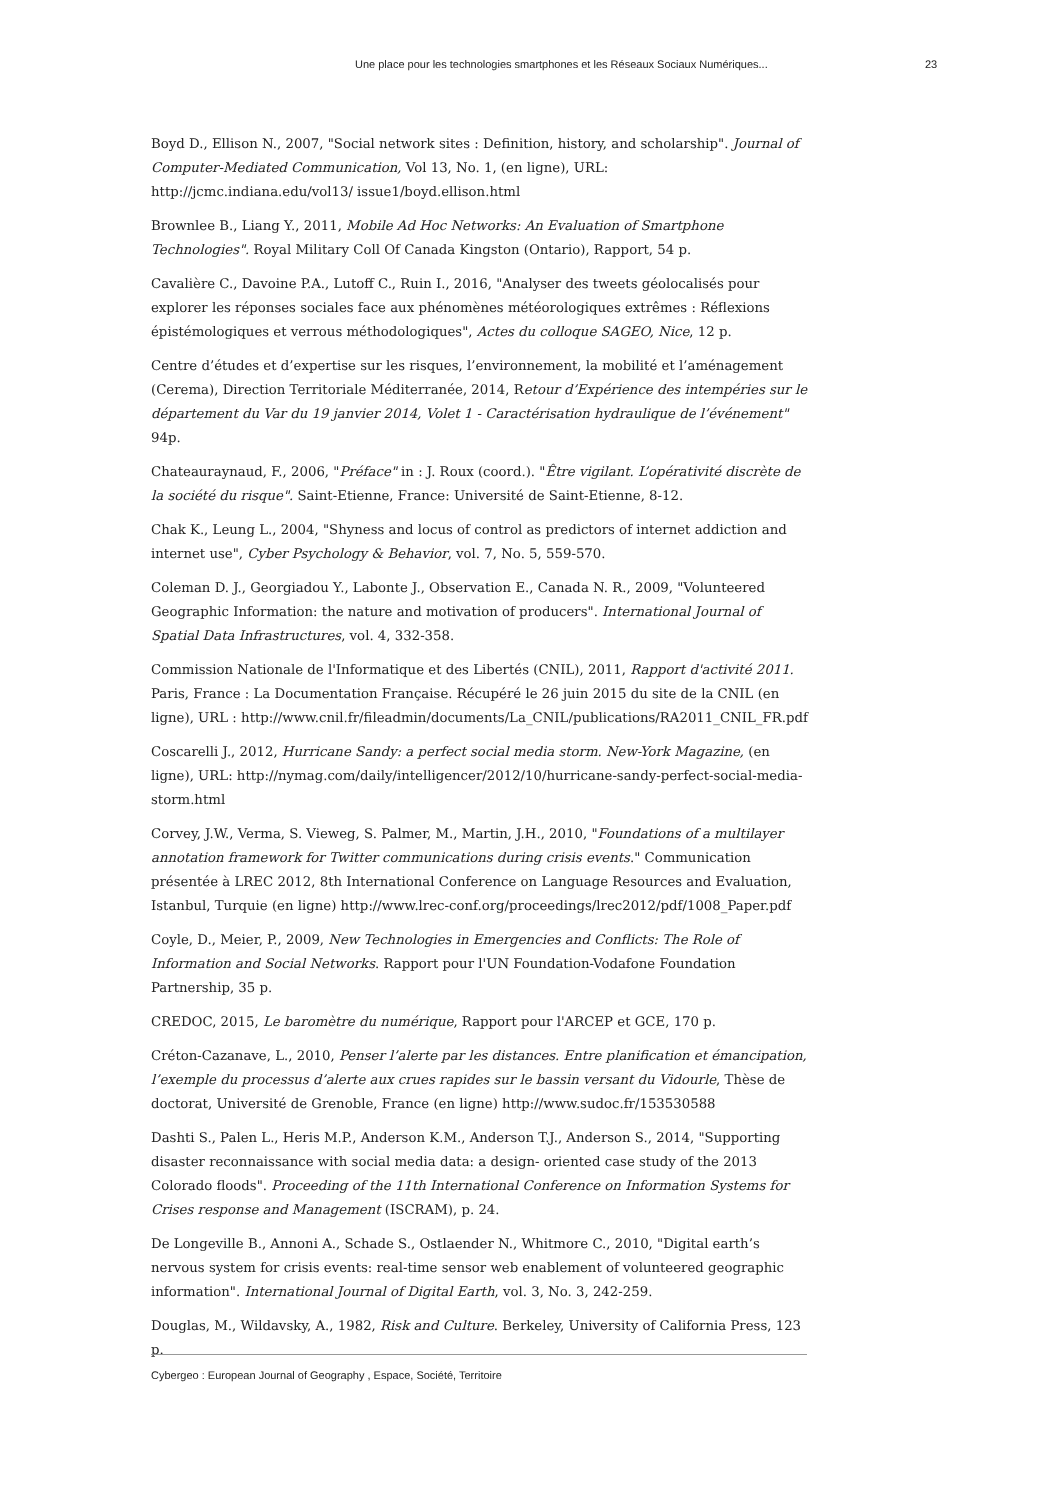Une place pour les technologies smartphones et les Réseaux Sociaux Numériques... 23
Boyd D., Ellison N., 2007, "Social network sites : Definition, history, and scholarship". Journal of Computer-Mediated Communication, Vol 13, No. 1, (en ligne), URL: http://jcmc.indiana.edu/vol13/ issue1/boyd.ellison.html
Brownlee B., Liang Y., 2011, Mobile Ad Hoc Networks: An Evaluation of Smartphone Technologies". Royal Military Coll Of Canada Kingston (Ontario), Rapport, 54 p.
Cavalière C., Davoine P.A., Lutoff C., Ruin I., 2016, "Analyser des tweets géolocalisés pour explorer les réponses sociales face aux phénomènes météorologiques extrêmes : Réflexions épistémologiques et verrous méthodologiques", Actes du colloque SAGEO, Nice, 12 p.
Centre d’études et d’expertise sur les risques, l’environnement, la mobilité et l’aménagement (Cerema), Direction Territoriale Méditerranée, 2014, Retour d’Expérience des intempéries sur le département du Var du 19 janvier 2014, Volet 1 - Caractérisation hydraulique de l’événement" 94p.
Chateauraynaud, F., 2006, "Préface" in : J. Roux (coord.). "Être vigilant. L’opérativité discrète de la société du risque". Saint-Etienne, France: Université de Saint-Etienne, 8-12.
Chak K., Leung L., 2004, "Shyness and locus of control as predictors of internet addiction and internet use", Cyber Psychology & Behavior, vol. 7, No. 5, 559-570.
Coleman D. J., Georgiadou Y., Labonte J., Observation E., Canada N. R., 2009, "Volunteered Geographic Information: the nature and motivation of producers". International Journal of Spatial Data Infrastructures, vol. 4, 332-358.
Commission Nationale de l'Informatique et des Libertés (CNIL), 2011, Rapport d'activité 2011. Paris, France : La Documentation Française. Récupéré le 26 juin 2015 du site de la CNIL (en ligne), URL : http://www.cnil.fr/fileadmin/documents/La_CNIL/publications/RA2011_CNIL_FR.pdf
Coscarelli J., 2012, Hurricane Sandy: a perfect social media storm. New-York Magazine, (en ligne), URL: http://nymag.com/daily/intelligencer/2012/10/hurricane-sandy-perfect-social-media-storm.html
Corvey, J.W., Verma, S. Vieweg, S. Palmer, M., Martin, J.H., 2010, "Foundations of a multilayer annotation framework for Twitter communications during crisis events." Communication présentée à LREC 2012, 8th International Conference on Language Resources and Evaluation, Istanbul, Turquie (en ligne) http://www.lrec-conf.org/proceedings/lrec2012/pdf/1008_Paper.pdf
Coyle, D., Meier, P., 2009, New Technologies in Emergencies and Conflicts: The Role of Information and Social Networks. Rapport pour l'UN Foundation-Vodafone Foundation Partnership, 35 p.
CREDOC, 2015, Le baromètre du numérique, Rapport pour l'ARCEP et GCE, 170 p.
Créton-Cazanave, L., 2010, Penser l’alerte par les distances. Entre planification et émancipation, l’exemple du processus d’alerte aux crues rapides sur le bassin versant du Vidourle, Thèse de doctorat, Université de Grenoble, France (en ligne) http://www.sudoc.fr/153530588
Dashti S., Palen L., Heris M.P., Anderson K.M., Anderson T.J., Anderson S., 2014, "Supporting disaster reconnaissance with social media data: a design- oriented case study of the 2013 Colorado floods". Proceeding of the 11th International Conference on Information Systems for Crises response and Management (ISCRAM), p. 24.
De Longeville B., Annoni A., Schade S., Ostlaender N., Whitmore C., 2010, "Digital earth’s nervous system for crisis events: real-time sensor web enablement of volunteered geographic information". International Journal of Digital Earth, vol. 3, No. 3, 242-259.
Douglas, M., Wildavsky, A., 1982, Risk and Culture. Berkeley, University of California Press, 123 p.
Cybergeo : European Journal of Geography , Espace, Société, Territoire